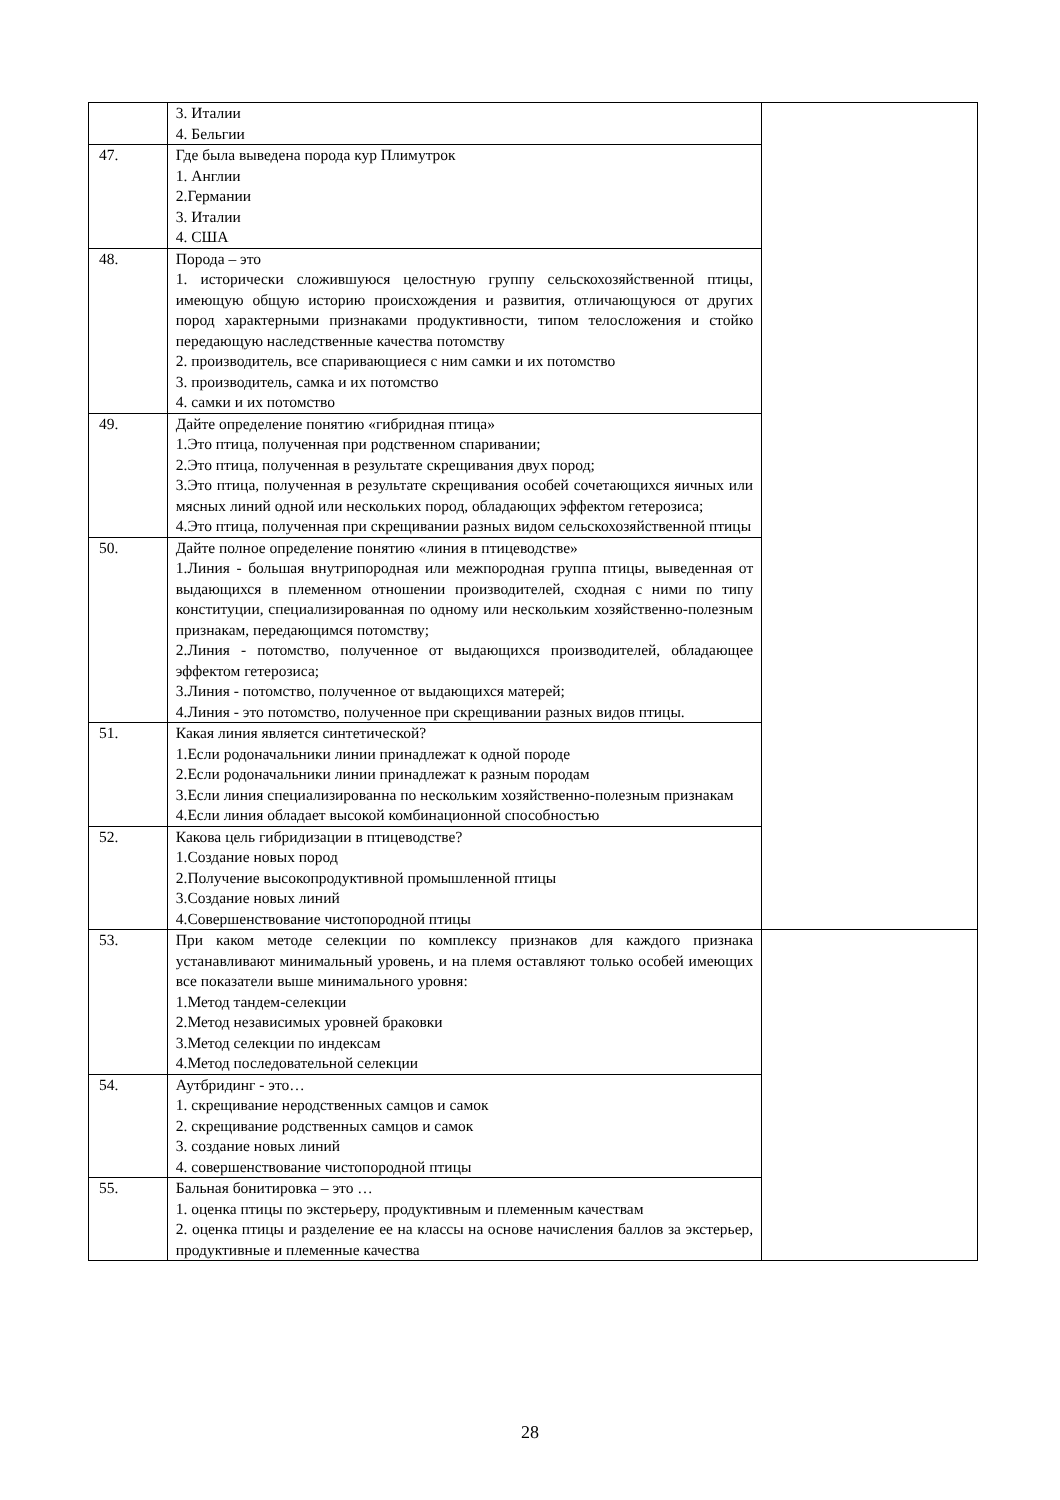| | 3. Италии 4. Бельгии | |
| 47. | Где была выведена порода кур Плимутрок 1. Англии 2.Германии 3. Италии 4. США | |
| 48. | Порода – это 1. исторически сложившуюся целостную группу сельскохозяйственной птицы, имеющую общую историю происхождения и развития, отличающуюся от других пород характерными признаками продуктивности, типом телосложения и стойко передающую наследственные качества потомству 2. производитель, все спаривающиеся с ним самки и их потомство 3. производитель, самка и их потомство 4. самки и их потомство | |
| 49. | Дайте определение понятию «гибридная птица» 1.Это птица, полученная при родственном спаривании; 2.Это птица, полученная в результате скрещивания двух пород; 3.Это птица, полученная в результате скрещивания особей сочетающихся яичных или мясных линий одной или нескольких пород, обладающих эффектом гетерозиса; 4.Это птица, полученная при скрещивании разных видом сельскохозяйственной птицы | |
| 50. | Дайте полное определение понятию «линия в птицеводстве» 1.Линия - большая внутрипородная или межпородная группа птицы, выведенная от выдающихся в племенном отношении производителей, сходная с ними по типу конституции, специализированная по одному или нескольким хозяйственно-полезным признакам, передающимся потомству; 2.Линия - потомство, полученное от выдающихся производителей, обладающее эффектом гетерозиса; 3.Линия - потомство, полученное от выдающихся матерей; 4.Линия - это потомство, полученное при скрещивании разных видов птицы. | |
| 51. | Какая линия является синтетической? 1.Если родоначальники линии принадлежат к одной породе 2.Если родоначальники линии принадлежат к разным породам 3.Если линия специализированна по нескольким хозяйственно-полезным признакам 4.Если линия обладает высокой комбинационной способностью | |
| 52. | Какова цель гибридизации в птицеводстве? 1.Создание новых пород 2.Получение высокопродуктивной промышленной птицы 3.Создание новых линий 4.Совершенствование чистопородной птицы | |
| 53. | При каком методе селекции по комплексу признаков для каждого признака устанавливают минимальный уровень, и на племя оставляют только особей имеющих все показатели выше минимального уровня: 1.Метод тандем-селекции 2.Метод независимых уровней браковки 3.Метод селекции по индексам 4.Метод последовательной селекции | |
| 54. | Аутбридинг - это… 1. скрещивание неродственных самцов и самок 2. скрещивание родственных самцов и самок 3. создание новых линий 4. совершенствование чистопородной птицы | |
| 55. | Бальная бонитировка – это … 1. оценка птицы по экстерьеру, продуктивным и племенным качествам 2. оценка птицы и разделение ее на классы на основе начисления баллов за экстерьер, продуктивные и племенные качества | |
28